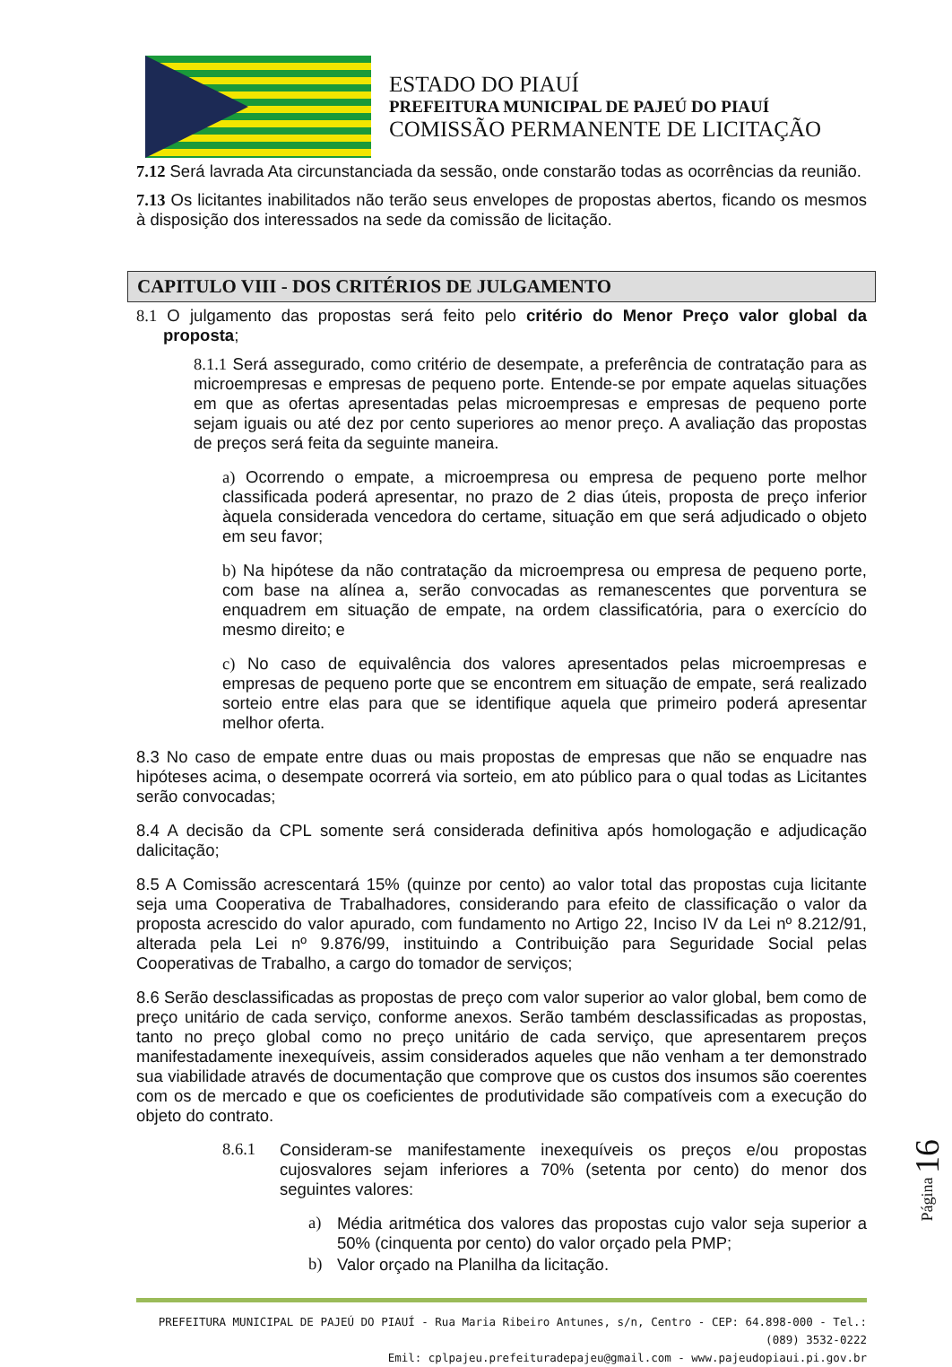ESTADO DO PIAUÍ
PREFEITURA MUNICIPAL DE PAJEÚ DO PIAUÍ
COMISSÃO PERMANENTE DE LICITAÇÃO
7.12 Será lavrada Ata circunstanciada da sessão, onde constarão todas as ocorrências da reunião.
7.13 Os licitantes inabilitados não terão seus envelopes de propostas abertos, ficando os mesmos à disposição dos interessados na sede da comissão de licitação.
CAPITULO VIII - DOS CRITÉRIOS DE JULGAMENTO
8.1 O julgamento das propostas será feito pelo critério do Menor Preço valor global da proposta;
8.1.1 Será assegurado, como critério de desempate, a preferência de contratação para as microempresas e empresas de pequeno porte. Entende-se por empate aquelas situações em que as ofertas apresentadas pelas microempresas e empresas de pequeno porte sejam iguais ou até dez por cento superiores ao menor preço. A avaliação das propostas de preços será feita da seguinte maneira.
a) Ocorrendo o empate, a microempresa ou empresa de pequeno porte melhor classificada poderá apresentar, no prazo de 2 dias úteis, proposta de preço inferior àquela considerada vencedora do certame, situação em que será adjudicado o objeto em seu favor;
b) Na hipótese da não contratação da microempresa ou empresa de pequeno porte, com base na alínea a, serão convocadas as remanescentes que porventura se enquadrem em situação de empate, na ordem classificatória, para o exercício do mesmo direito; e
c) No caso de equivalência dos valores apresentados pelas microempresas e empresas de pequeno porte que se encontrem em situação de empate, será realizado sorteio entre elas para que se identifique aquela que primeiro poderá apresentar melhor oferta.
8.3 No caso de empate entre duas ou mais propostas de empresas que não se enquadre nas hipóteses acima, o desempate ocorrerá via sorteio, em ato público para o qual todas as Licitantes serão convocadas;
8.4 A decisão da CPL somente será considerada definitiva após homologação e adjudicação dalicitação;
8.5 A Comissão acrescentará 15% (quinze por cento) ao valor total das propostas cuja licitante seja uma Cooperativa de Trabalhadores, considerando para efeito de classificação o valor da proposta acrescido do valor apurado, com fundamento no Artigo 22, Inciso IV da Lei nº 8.212/91, alterada pela Lei nº 9.876/99, instituindo a Contribuição para Seguridade Social pelas Cooperativas de Trabalho, a cargo do tomador de serviços;
8.6 Serão desclassificadas as propostas de preço com valor superior ao valor global, bem como de preço unitário de cada serviço, conforme anexos. Serão também desclassificadas as propostas, tanto no preço global como no preço unitário de cada serviço, que apresentarem preços manifestadamente inexequíveis, assim considerados aqueles que não venham a ter demonstrado sua viabilidade através de documentação que comprove que os custos dos insumos são coerentes com os de mercado e que os coeficientes de produtividade são compatíveis com a execução do objeto do contrato.
8.6.1
Consideram-se manifestamente inexequíveis os preços e/ou propostas cujosvalores sejam inferiores a 70% (setenta por cento) do menor dos seguintes valores:
a)
Média aritmética dos valores das propostas cujo valor seja superior a 50% (cinquenta por cento) do valor orçado pela PMP;
b)
Valor orçado na Planilha da licitação.
PREFEITURA MUNICIPAL DE PAJEÚ DO PIAUÍ - Rua Maria Ribeiro Antunes, s/n, Centro - CEP: 64.898-000 - Tel.: (089) 3532-0222
Emil: cplpajeu.prefeituradepajeu@gmail.com - www.pajeudopiaui.pi.gov.br
Página 16